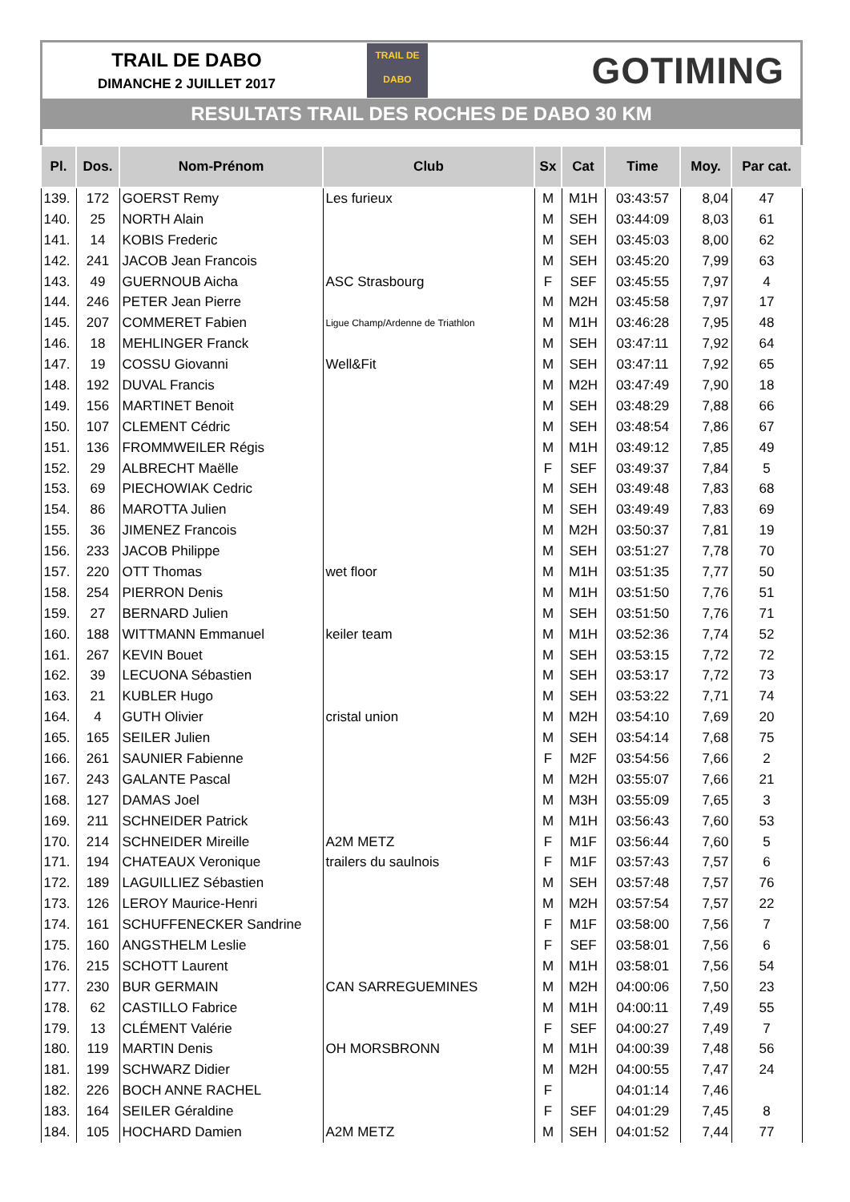TRAIL DE DABO
DIMANCHE 2 JUILLET 2017
TRAIL DE
DABO
GOTIMING
RESULTATS TRAIL DES ROCHES DE DABO 30 KM
| Pl. | Dos. | Nom-Prénom | Club | Sx | Cat | Time | Moy. | Par cat. |
| --- | --- | --- | --- | --- | --- | --- | --- | --- |
| 139. | 172 | GOERST Remy | Les furieux | M | M1H | 03:43:57 | 8,04 | 47 |
| 140. | 25 | NORTH Alain | | M | SEH | 03:44:09 | 8,03 | 61 |
| 141. | 14 | KOBIS Frederic | | M | SEH | 03:45:03 | 8,00 | 62 |
| 142. | 241 | JACOB Jean Francois | | M | SEH | 03:45:20 | 7,99 | 63 |
| 143. | 49 | GUERNOUB Aicha | ASC Strasbourg | F | SEF | 03:45:55 | 7,97 | 4 |
| 144. | 246 | PETER Jean Pierre | | M | M2H | 03:45:58 | 7,97 | 17 |
| 145. | 207 | COMMERET Fabien | Ligue Champ/Ardenne de Triathlon | M | M1H | 03:46:28 | 7,95 | 48 |
| 146. | 18 | MEHLINGER Franck | | M | SEH | 03:47:11 | 7,92 | 64 |
| 147. | 19 | COSSU Giovanni | Well&Fit | M | SEH | 03:47:11 | 7,92 | 65 |
| 148. | 192 | DUVAL Francis | | M | M2H | 03:47:49 | 7,90 | 18 |
| 149. | 156 | MARTINET Benoit | | M | SEH | 03:48:29 | 7,88 | 66 |
| 150. | 107 | CLEMENT Cédric | | M | SEH | 03:48:54 | 7,86 | 67 |
| 151. | 136 | FROMMWEILER Régis | | M | M1H | 03:49:12 | 7,85 | 49 |
| 152. | 29 | ALBRECHT Maëlle | | F | SEF | 03:49:37 | 7,84 | 5 |
| 153. | 69 | PIECHOWIAK Cedric | | M | SEH | 03:49:48 | 7,83 | 68 |
| 154. | 86 | MAROTTA Julien | | M | SEH | 03:49:49 | 7,83 | 69 |
| 155. | 36 | JIMENEZ Francois | | M | M2H | 03:50:37 | 7,81 | 19 |
| 156. | 233 | JACOB Philippe | | M | SEH | 03:51:27 | 7,78 | 70 |
| 157. | 220 | OTT Thomas | wet floor | M | M1H | 03:51:35 | 7,77 | 50 |
| 158. | 254 | PIERRON Denis | | M | M1H | 03:51:50 | 7,76 | 51 |
| 159. | 27 | BERNARD Julien | | M | SEH | 03:51:50 | 7,76 | 71 |
| 160. | 188 | WITTMANN Emmanuel | keiler team | M | M1H | 03:52:36 | 7,74 | 52 |
| 161. | 267 | KEVIN Bouet | | M | SEH | 03:53:15 | 7,72 | 72 |
| 162. | 39 | LECUONA Sébastien | | M | SEH | 03:53:17 | 7,72 | 73 |
| 163. | 21 | KUBLER Hugo | | M | SEH | 03:53:22 | 7,71 | 74 |
| 164. | 4 | GUTH Olivier | cristal union | M | M2H | 03:54:10 | 7,69 | 20 |
| 165. | 165 | SEILER Julien | | M | SEH | 03:54:14 | 7,68 | 75 |
| 166. | 261 | SAUNIER Fabienne | | F | M2F | 03:54:56 | 7,66 | 2 |
| 167. | 243 | GALANTE Pascal | | M | M2H | 03:55:07 | 7,66 | 21 |
| 168. | 127 | DAMAS Joel | | M | M3H | 03:55:09 | 7,65 | 3 |
| 169. | 211 | SCHNEIDER Patrick | | M | M1H | 03:56:43 | 7,60 | 53 |
| 170. | 214 | SCHNEIDER Mireille | A2M METZ | F | M1F | 03:56:44 | 7,60 | 5 |
| 171. | 194 | CHATEAUX Veronique | trailers du saulnois | F | M1F | 03:57:43 | 7,57 | 6 |
| 172. | 189 | LAGUILLIEZ Sébastien | | M | SEH | 03:57:48 | 7,57 | 76 |
| 173. | 126 | LEROY Maurice-Henri | | M | M2H | 03:57:54 | 7,57 | 22 |
| 174. | 161 | SCHUFFENECKER Sandrine | | F | M1F | 03:58:00 | 7,56 | 7 |
| 175. | 160 | ANGSTHELM Leslie | | F | SEF | 03:58:01 | 7,56 | 6 |
| 176. | 215 | SCHOTT Laurent | | M | M1H | 03:58:01 | 7,56 | 54 |
| 177. | 230 | BUR GERMAIN | CAN SARREGUEMINES | M | M2H | 04:00:06 | 7,50 | 23 |
| 178. | 62 | CASTILLO Fabrice | | M | M1H | 04:00:11 | 7,49 | 55 |
| 179. | 13 | CLÉMENT Valérie | | F | SEF | 04:00:27 | 7,49 | 7 |
| 180. | 119 | MARTIN Denis | OH MORSBRONN | M | M1H | 04:00:39 | 7,48 | 56 |
| 181. | 199 | SCHWARZ Didier | | M | M2H | 04:00:55 | 7,47 | 24 |
| 182. | 226 | BOCH ANNE RACHEL | | F | | 04:01:14 | 7,46 | |
| 183. | 164 | SEILER Géraldine | | F | SEF | 04:01:29 | 7,45 | 8 |
| 184. | 105 | HOCHARD Damien | A2M METZ | M | SEH | 04:01:52 | 7,44 | 77 |